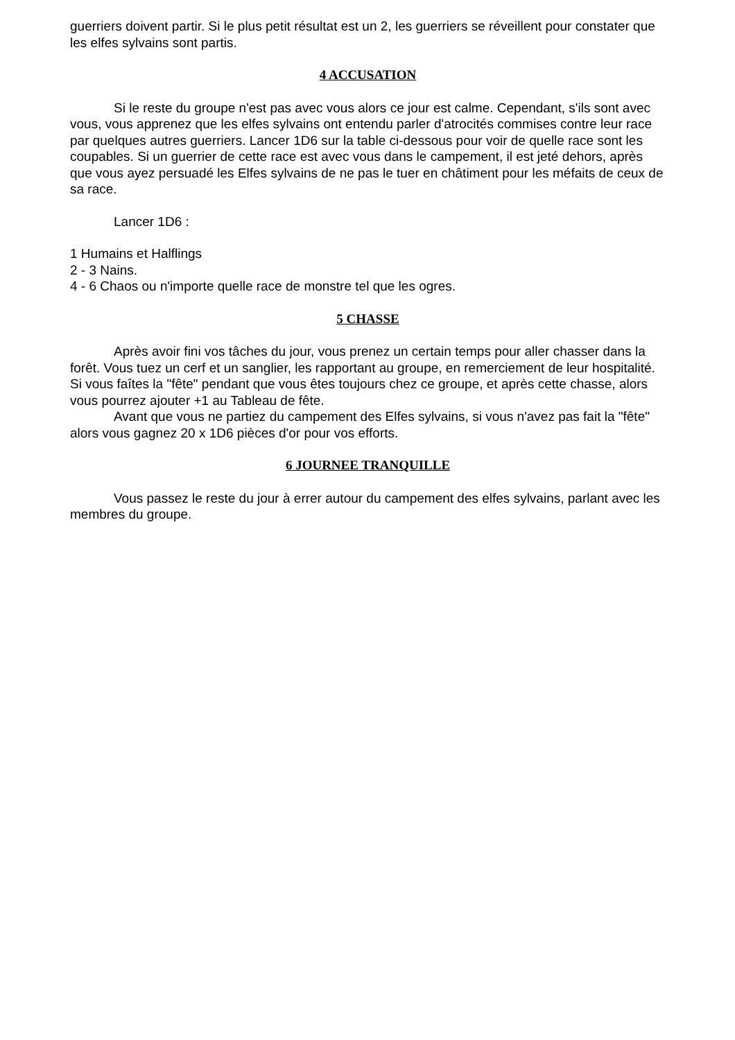guerriers doivent partir. Si le plus petit résultat est un 2, les guerriers se réveillent pour constater que les elfes sylvains sont partis.
4 ACCUSATION
Si le reste du groupe n'est pas avec vous alors ce jour est calme. Cependant, s'ils sont avec vous, vous apprenez que les elfes sylvains ont entendu parler d'atrocités commises contre leur race par quelques autres guerriers. Lancer 1D6 sur la table ci-dessous pour voir de quelle race sont les coupables. Si un guerrier de cette race est avec vous dans le campement, il est jeté dehors, après que vous ayez persuadé les Elfes sylvains de ne pas le tuer en châtiment pour les méfaits de ceux de sa race.
Lancer 1D6 :
1 Humains et Halflings
2 - 3 Nains.
4 - 6 Chaos ou n'importe quelle race de monstre tel que les ogres.
5 CHASSE
Après avoir fini vos tâches du jour, vous prenez un certain temps pour aller chasser dans la forêt. Vous tuez un cerf et un sanglier, les rapportant au groupe, en remerciement de leur hospitalité. Si vous faîtes la "fête" pendant que vous êtes toujours chez ce groupe, et après cette chasse, alors vous pourrez ajouter +1 au Tableau de fête.
Avant que vous ne partiez du campement des Elfes sylvains, si vous n'avez pas fait la "fête" alors vous gagnez 20 x 1D6 pièces d'or pour vos efforts.
6 JOURNEE TRANQUILLE
Vous passez le reste du jour à errer autour du campement des elfes sylvains, parlant avec les membres du groupe.